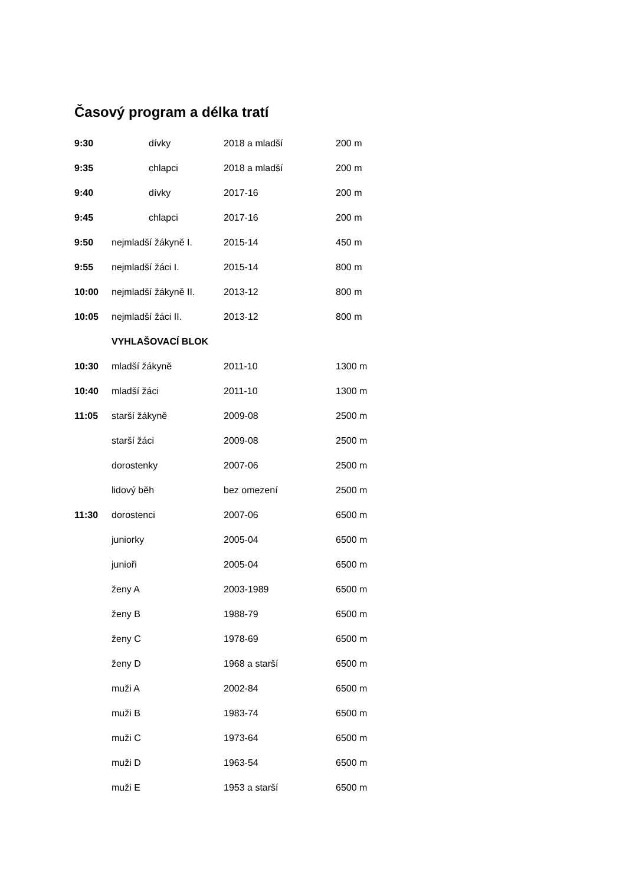Časový program a délka tratí
| 9:30 | dívky | 2018 a mladší | 200 m |
| 9:35 | chlapci | 2018 a mladší | 200 m |
| 9:40 | dívky | 2017-16 | 200 m |
| 9:45 | chlapci | 2017-16 | 200 m |
| 9:50 | nejmladší žákyně I. | 2015-14 | 450 m |
| 9:55 | nejmladší žáci I. | 2015-14 | 800 m |
| 10:00 | nejmladší žákyně II. | 2013-12 | 800 m |
| 10:05 | nejmladší žáci II. | 2013-12 | 800 m |
| | VYHLAŠOVACÍ BLOK | | |
| 10:30 | mladší žákyně | 2011-10 | 1300 m |
| 10:40 | mladší žáci | 2011-10 | 1300 m |
| 11:05 | starší žákyně | 2009-08 | 2500 m |
| | starší žáci | 2009-08 | 2500 m |
| | dorostenky | 2007-06 | 2500 m |
| | lidový běh | bez omezení | 2500 m |
| 11:30 | dorostenci | 2007-06 | 6500 m |
| | juniorky | 2005-04 | 6500 m |
| | junioři | 2005-04 | 6500 m |
| | ženy A | 2003-1989 | 6500 m |
| | ženy B | 1988-79 | 6500 m |
| | ženy C | 1978-69 | 6500 m |
| | ženy D | 1968 a starší | 6500 m |
| | muži A | 2002-84 | 6500 m |
| | muži B | 1983-74 | 6500 m |
| | muži C | 1973-64 | 6500 m |
| | muži D | 1963-54 | 6500 m |
| | muži E | 1953 a starší | 6500 m |